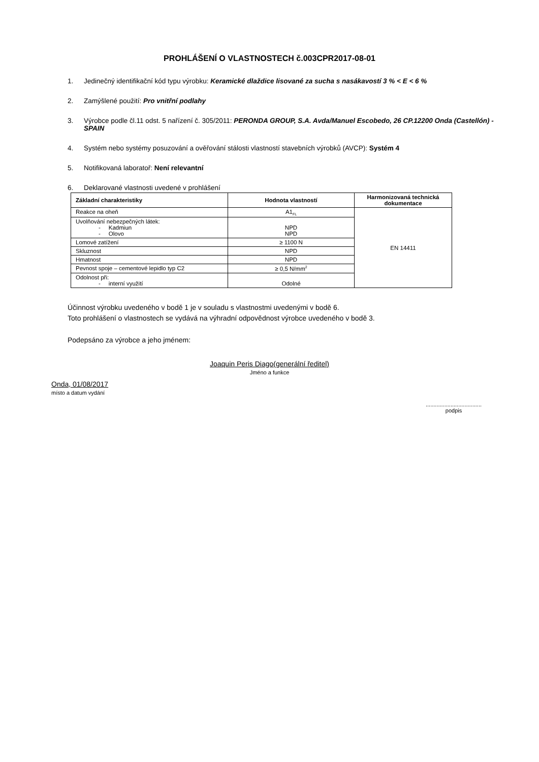PROHLÁŠENÍ O VLASTNOSTECH č.003CPR2017-08-01
1. Jedinečný identifikační kód typu výrobku: Keramické dlaždice lisované za sucha s nasákavostí 3 % < E < 6 %
2. Zamýšlené použití: Pro vnitřní podlahy
3. Výrobce podle čl.11 odst. 5 nařízení č. 305/2011: PERONDA GROUP, S.A. Avda/Manuel Escobedo, 26 CP.12200 Onda (Castellón) - SPAIN
4. Systém nebo systémy posuzování a ověřování stálosti vlastností stavebních výrobků (AVCP): Systém 4
5. Notifikovaná laboratoř: Není relevantní
6. Deklarované vlastnosti uvedené v prohlášení
| Základní charakteristiky | Hodnota vlastností | Harmonizovaná technická dokumentace |
| --- | --- | --- |
| Reakce na oheň | A1<sub>FL</sub> | EN 14411 |
| Uvolňování nebezpečných látek: - Kadmiun - Olovo | NPD NPD | |
| Lomové zatížení | ≥ 1100 N | |
| Skluznost | NPD | |
| Hmatnost | NPD | |
| Pevnost spoje – cementové lepidlo typ C2 | ≥ 0,5 N/mm<sup>2</sup> | |
| Odolnost při: - interní využití | Odolné | |
Účinnost výrobku uvedeného v bodě 1 je v souladu s vlastnostmi uvedenými v bodě 6.
Toto prohlášení o vlastnostech se vydává na výhradní odpovědnost výrobce uvedeného v bodě 3.
Podepsáno za výrobce a jeho jménem:
Joaquin Peris Diago(generální ředitel)
Jméno a funkce
Onda, 01/08/2017
místo a datum vydání
....................................
podpis